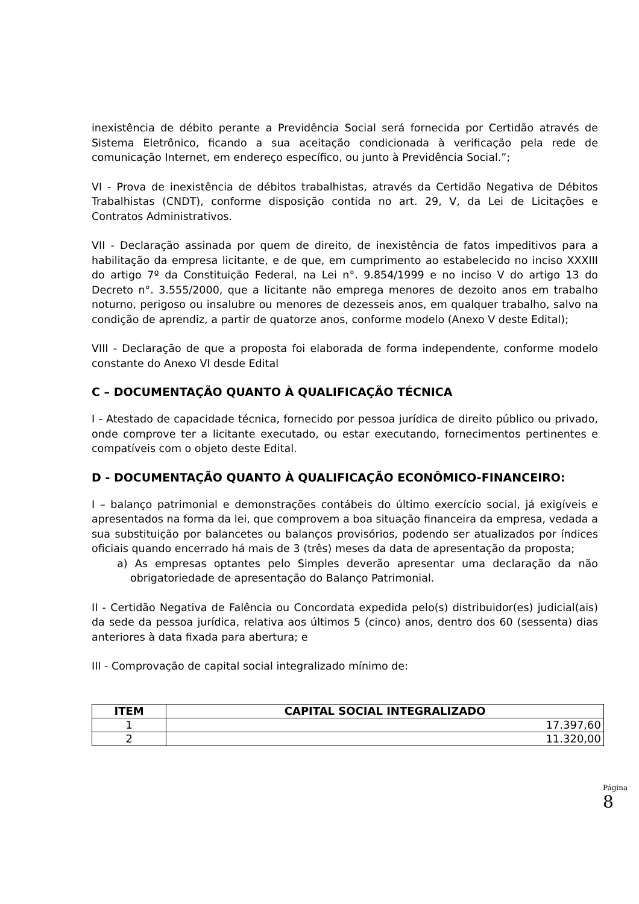inexistência de débito perante a Previdência Social será fornecida por Certidão através de Sistema Eletrônico, ficando a sua aceitação condicionada à verificação pela rede de comunicação Internet, em endereço específico, ou junto à Previdência Social.”;
VI - Prova de inexistência de débitos trabalhistas, através da Certidão Negativa de Débitos Trabalhistas (CNDT), conforme disposição contida no art. 29, V, da Lei de Licitações e Contratos Administrativos.
VII - Declaração assinada por quem de direito, de inexistência de fatos impeditivos para a habilitação da empresa licitante, e de que, em cumprimento ao estabelecido no inciso XXXIII do artigo 7º da Constituição Federal, na Lei n°. 9.854/1999 e no inciso V do artigo 13 do Decreto n°. 3.555/2000, que a licitante não emprega menores de dezoito anos em trabalho noturno, perigoso ou insalubre ou menores de dezesseis anos, em qualquer trabalho, salvo na condição de aprendiz, a partir de quatorze anos, conforme modelo (Anexo V deste Edital);
VIII - Declaração de que a proposta foi elaborada de forma independente, conforme modelo constante do Anexo VI desde Edital
C – DOCUMENTAÇÃO QUANTO À QUALIFICAÇÃO TÉCNICA
I - Atestado de capacidade técnica, fornecido por pessoa jurídica de direito público ou privado, onde comprove ter a licitante executado, ou estar executando, fornecimentos pertinentes e compatíveis com o objeto deste Edital.
D - DOCUMENTAÇÃO QUANTO À QUALIFICAÇÃO ECONÔMICO-FINANCEIRO:
I – balanço patrimonial e demonstrações contábeis do último exercício social, já exigíveis e apresentados na forma da lei, que comprovem a boa situação financeira da empresa, vedada a sua substituição por balancetes ou balanços provisórios, podendo ser atualizados por índices oficiais quando encerrado há mais de 3 (três) meses da data de apresentação da proposta;
a) As empresas optantes pelo Simples deverão apresentar uma declaração da não obrigatoriedade de apresentação do Balanço Patrimonial.
II - Certidão Negativa de Falência ou Concordata expedida pelo(s) distribuidor(es) judicial(ais) da sede da pessoa jurídica, relativa aos últimos 5 (cinco) anos, dentro dos 60 (sessenta) dias anteriores à data fixada para abertura; e
III - Comprovação de capital social integralizado mínimo de:
| ITEM | CAPITAL SOCIAL INTEGRALIZADO |
| --- | --- |
| 1 | 17.397,60 |
| 2 | 11.320,00 |
Página
8